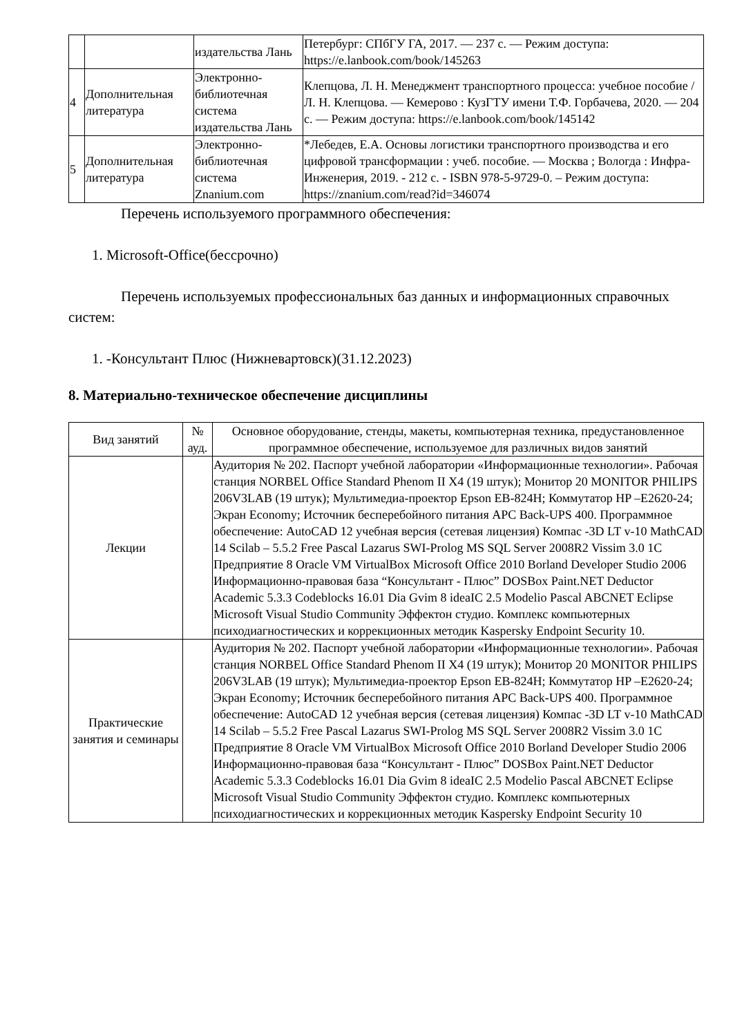| | | издательства Лань | Петербург: СПбГУ ГА, 2017. — 237 с. — Режим доступа: https://e.lanbook.com/book/145263 |
| 4 | Дополнительная литература | Электронно-библиотечная система издательства Лань | Клепцова, Л. Н. Менеджмент транспортного процесса: учебное пособие / Л. Н. Клепцова. — Кемерово : КузГТУ имени Т.Ф. Горбачева, 2020. — 204 с. — Режим доступа: https://e.lanbook.com/book/145142 |
| 5 | Дополнительная литература | Электронно-библиотечная система Znanium.com | *Лебедев, Е.А. Основы логистики транспортного производства и его цифровой трансформации : учеб. пособие. — Москва ; Вологда : Инфра-Инженерия, 2019. - 212 с. - ISBN 978-5-9729-0. – Режим доступа: https://znanium.com/read?id=346074 |
Перечень используемого программного обеспечения:
1. Microsoft-Office(бессрочно)
Перечень используемых профессиональных баз данных и информационных справочных систем:
1. -Консультант Плюс (Нижневартовск)(31.12.2023)
8. Материально-техническое обеспечение дисциплины
| Вид занятий | № ауд. | Основное оборудование, стенды, макеты, компьютерная техника, предустановленное программное обеспечение, используемое для различных видов занятий |
| --- | --- | --- |
| Лекции | | Аудитория № 202. Паспорт учебной лаборатории «Информационные технологии». Рабочая станция NORBEL Office Standard Phenom II X4 (19 штук); Монитор 20 MONITOR PHILIPS 206V3LAB (19 штук); Мультимедиа-проектор Epson EB-824H; Коммутатор HP –E2620-24; Экран Economy; Источник бесперебойного питания APC Back-UPS 400. Программное обеспечение: AutoCAD 12 учебная версия (сетевая лицензия) Компас -3D LT v-10 MathCAD 14 Scilab – 5.5.2 Free Pascal Lazarus SWI-Prolog MS SQL Server 2008R2 Vissim 3.0 1C Предприятие 8 Oracle VM VirtualBox Microsoft Office 2010 Borland Developer Studio 2006 Информационно-правовая база “Консультант - Плюс” DOSBox Paint.NET Deductor Academic 5.3.3 Codeblocks 16.01 Dia Gvim 8 ideaIC 2.5 Modelio Pascal ABCNET Eclipse Microsoft Visual Studio Community Эффектон студио. Комплекс компьютерных психодиагностических и коррекционных методик Kaspersky Endpoint Security 10. |
| Практические занятия и семинары | | Аудитория № 202. Паспорт учебной лаборатории «Информационные технологии». Рабочая станция NORBEL Office Standard Phenom II X4 (19 штук); Монитор 20 MONITOR PHILIPS 206V3LAB (19 штук); Мультимедиа-проектор Epson EB-824H; Коммутатор HP –E2620-24; Экран Economy; Источник бесперебойного питания APC Back-UPS 400. Программное обеспечение: AutoCAD 12 учебная версия (сетевая лицензия) Компас -3D LT v-10 MathCAD 14 Scilab – 5.5.2 Free Pascal Lazarus SWI-Prolog MS SQL Server 2008R2 Vissim 3.0 1C Предприятие 8 Oracle VM VirtualBox Microsoft Office 2010 Borland Developer Studio 2006 Информационно-правовая база “Консультант - Плюс” DOSBox Paint.NET Deductor Academic 5.3.3 Codeblocks 16.01 Dia Gvim 8 ideaIC 2.5 Modelio Pascal ABCNET Eclipse Microsoft Visual Studio Community Эффектон студио. Комплекс компьютерных психодиагностических и коррекционных методик Kaspersky Endpoint Security 10 |